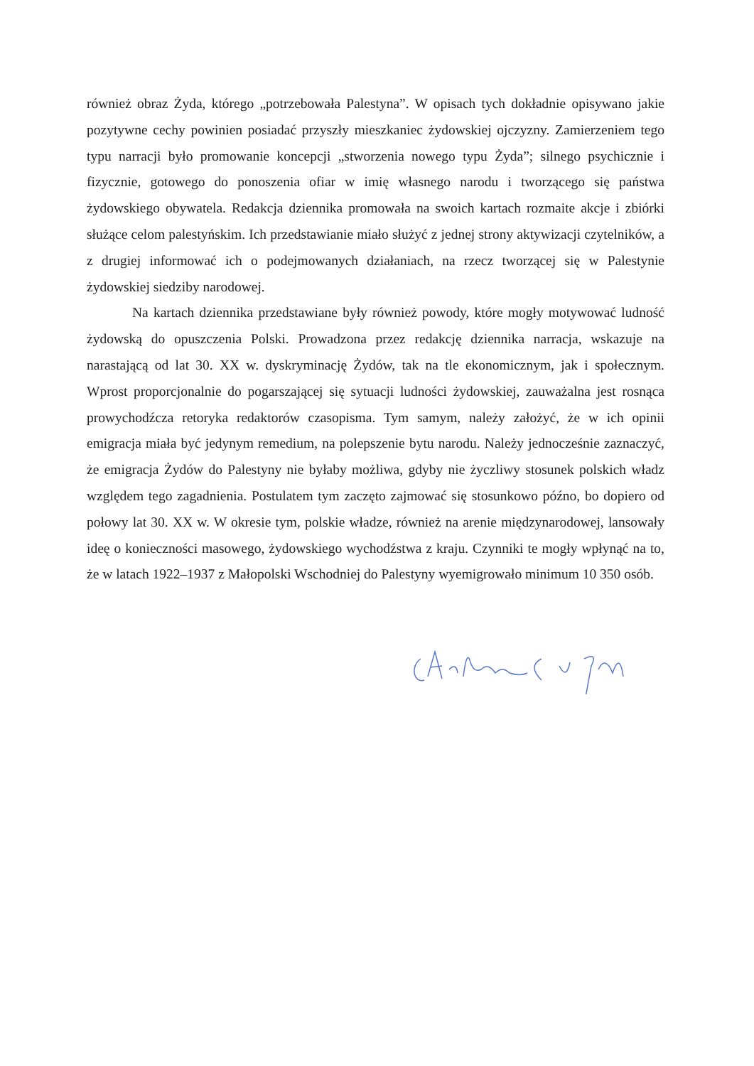również obraz Żyda, którego „potrzebowała Palestyna”. W opisach tych dokładnie opisywano jakie pozytywne cechy powinien posiadać przyszły mieszkaniec żydowskiej ojczyzny. Zamierzeniem tego typu narracji było promowanie koncepcji „stworzenia nowego typu Żyda”; silnego psychicznie i fizycznie, gotowego do ponoszenia ofiar w imię własnego narodu i tworzącego się państwa żydowskiego obywatela. Redakcja dziennika promowała na swoich kartach rozmaite akcje i zbiórki służące celom palestyńskim. Ich przedstawianie miało służyć z jednej strony aktywizacji czytelników, a z drugiej informować ich o podejmowanych działaniach, na rzecz tworzącej się w Palestynie żydowskiej siedziby narodowej.
Na kartach dziennika przedstawiane były również powody, które mogły motywować ludność żydowską do opuszczenia Polski. Prowadzona przez redakcję dziennika narracja, wskazuje na narastającą od lat 30. XX w. dyskryminację Żydów, tak na tle ekonomicznym, jak i społecznym. Wprost proporcjonalnie do pogarszającej się sytuacji ludności żydowskiej, zauważalna jest rosnąca prowychodźcza retoryka redaktorów czasopisma. Tym samym, należy założyć, że w ich opinii emigracja miała być jedynym remedium, na polepszenie bytu narodu. Należy jednocześnie zaznaczyć, że emigracja Żydów do Palestyny nie byłaby możliwa, gdyby nie życzliwy stosunek polskich władz względem tego zagadnienia. Postulatem tym zaczęto zajmować się stosunkowo późno, bo dopiero od połowy lat 30. XX w. W okresie tym, polskie władze, również na arenie międzynarodowej, lansowały ideę o konieczności masowego, żydowskiego wychodźstwa z kraju. Czynniki te mogły wpłynąć na to, że w latach 1922–1937 z Małopolski Wschodniej do Palestyny wyemigrowało minimum 10 350 osób.